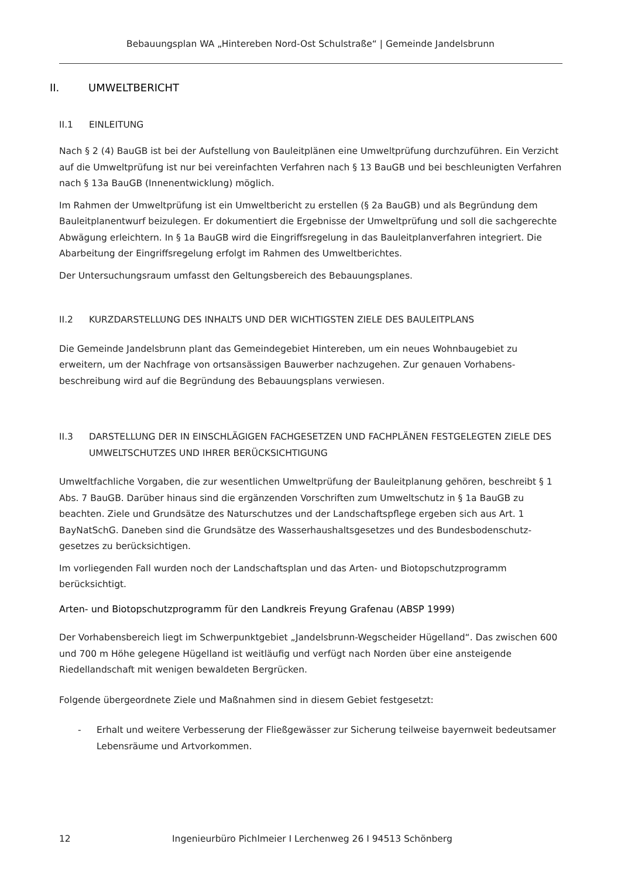Bebauungsplan WA „Hintereben Nord-Ost Schulstraße“ | Gemeinde Jandelsbrunn
II. UMWELTBERICHT
II.1 EINLEITUNG
Nach § 2 (4) BauGB ist bei der Aufstellung von Bauleitplänen eine Umweltprüfung durchzuführen. Ein Verzicht auf die Umweltprüfung ist nur bei vereinfachten Verfahren nach § 13 BauGB und bei beschleunigten Verfahren nach § 13a BauGB (Innenentwicklung) möglich.
Im Rahmen der Umweltprüfung ist ein Umweltbericht zu erstellen (§ 2a BauGB) und als Begründung dem Bauleitplanentwurf beizulegen. Er dokumentiert die Ergebnisse der Umweltprüfung und soll die sachgerechte Abwägung erleichtern. In § 1a BauGB wird die Eingriffsregelung in das Bauleitplanverfahren integriert. Die Abarbeitung der Eingriffsregelung erfolgt im Rahmen des Umweltberichtes.
Der Untersuchungsraum umfasst den Geltungsbereich des Bebauungsplanes.
II.2 KURZDARSTELLUNG DES INHALTS UND DER WICHTIGSTEN ZIELE DES BAULEITPLANS
Die Gemeinde Jandelsbrunn plant das Gemeindegebiet Hintereben, um ein neues Wohnbaugebiet zu erweitern, um der Nachfrage von ortsansässigen Bauwerber nachzugehen. Zur genauen Vorhabens-beschreibung wird auf die Begründung des Bebauungsplans verwiesen.
II.3 DARSTELLUNG DER IN EINSCHLÄGIGEN FACHGESETZEN UND FACHPLÄNEN FESTGELEGTEN ZIELE DES UMWELTSCHUTZES UND IHRER BERÜCKSICHTIGUNG
Umweltfachliche Vorgaben, die zur wesentlichen Umweltprüfung der Bauleitplanung gehören, beschreibt § 1 Abs. 7 BauGB. Darüber hinaus sind die ergänzenden Vorschriften zum Umweltschutz in § 1a BauGB zu beachten. Ziele und Grundsätze des Naturschutzes und der Landschaftspflege ergeben sich aus Art. 1 BayNatSchG. Daneben sind die Grundsätze des Wasserhaushaltsgesetzes und des Bundesbodenschutz-gesetzes zu berücksichtigen.
Im vorliegenden Fall wurden noch der Landschaftsplan und das Arten- und Biotopschutzprogramm berücksichtigt.
Arten- und Biotopschutzprogramm für den Landkreis Freyung Grafenau (ABSP 1999)
Der Vorhabensbereich liegt im Schwerpunktgebiet „Jandelsbrunn-Wegscheider Hügelland“. Das zwischen 600 und 700 m Höhe gelegene Hügelland ist weitläufig und verfügt nach Norden über eine ansteigende Riedellandschaft mit wenigen bewaldeten Bergrücken.
Folgende übergeordnete Ziele und Maßnahmen sind in diesem Gebiet festgesetzt:
- Erhalt und weitere Verbesserung der Fließgewässer zur Sicherung teilweise bayernweit bedeutsamer Lebensräume und Artvorkommen.
12 Ingenieurbüro Pichlmeier I Lerchenweg 26 I 94513 Schönberg